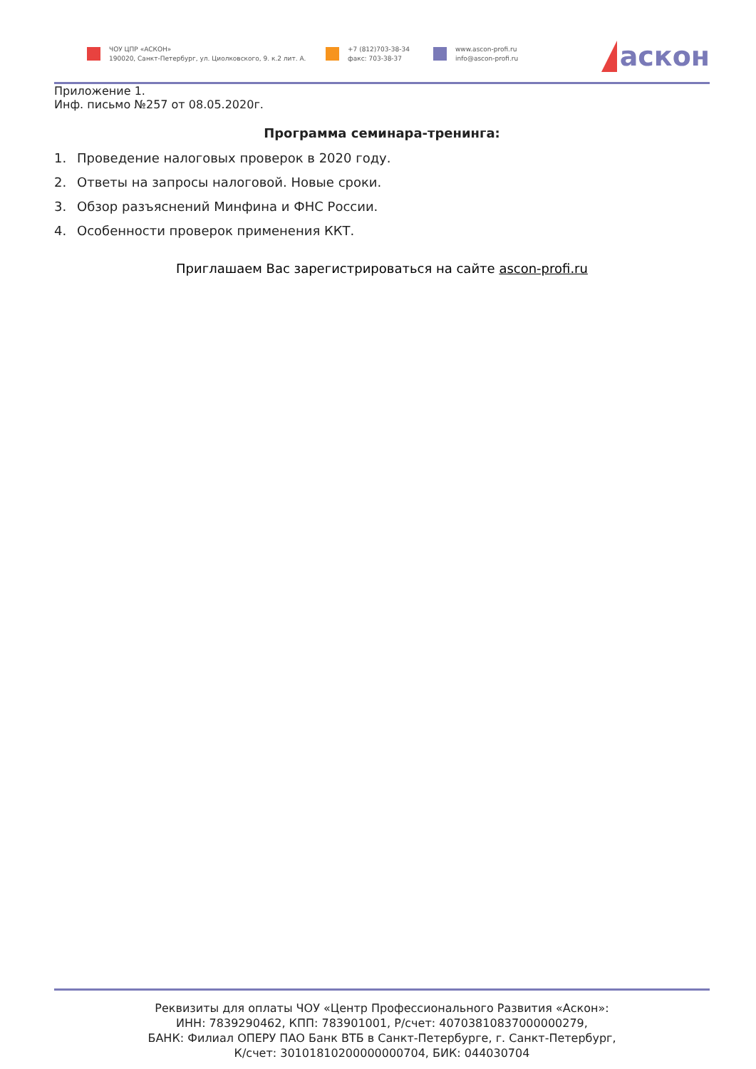ЧОУ ЦПР «АСКОН»
190020, Санкт-Петербург, ул. Циолковского, 9. к.2 лит. А.
+7 (812)703-38-34
факс: 703-38-37
www.ascon-profi.ru
info@ascon-profi.ru
аскон
Приложение 1.
Инф. письмо №257 от 08.05.2020г.
Программа семинара-тренинга:
1. Проведение налоговых проверок в 2020 году.
2. Ответы на запросы налоговой. Новые сроки.
3. Обзор разъяснений Минфина и ФНС России.
4. Особенности проверок применения ККТ.
Приглашаем Вас зарегистрироваться на сайте ascon-profi.ru
Реквизиты для оплаты ЧОУ «Центр Профессионального Развития «Аскон»:
ИНН: 7839290462, КПП: 783901001, Р/счет: 40703810837000000279,
БАНК: Филиал ОПЕРУ ПАО Банк ВТБ в Санкт-Петербурге, г. Санкт-Петербург,
К/счет: 30101810200000000704, БИК: 044030704